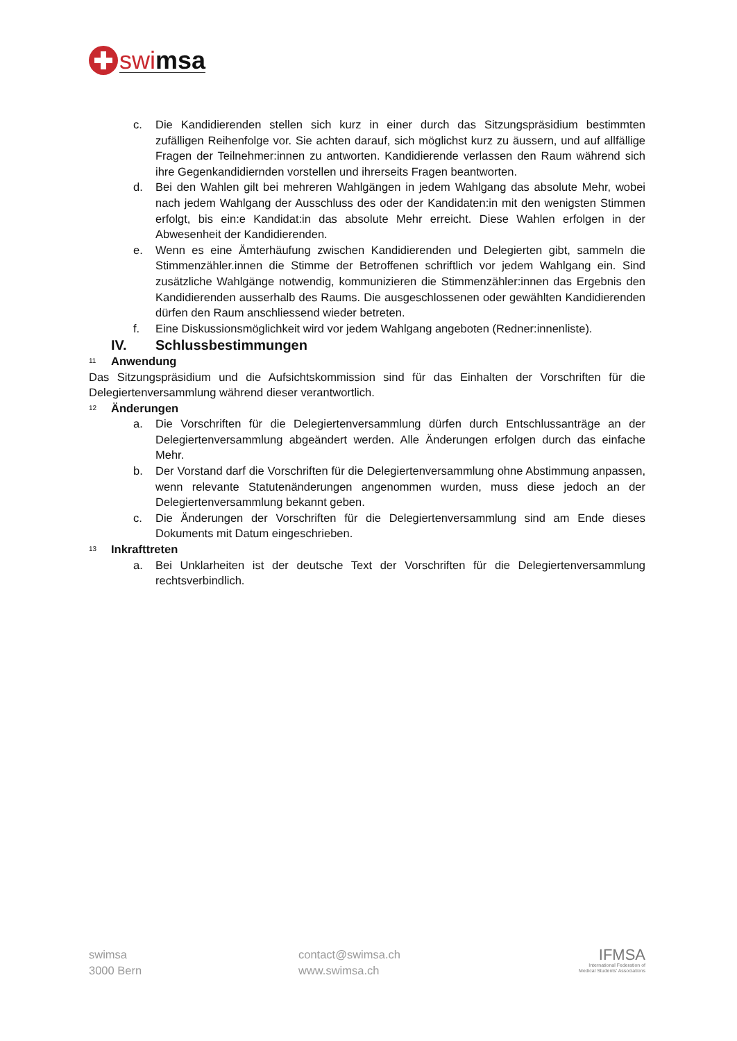swimsa
c. Die Kandidierenden stellen sich kurz in einer durch das Sitzungspräsidium bestimmten zufälligen Reihenfolge vor. Sie achten darauf, sich möglichst kurz zu äussern, und auf allfällige Fragen der Teilnehmer:innen zu antworten. Kandidierende verlassen den Raum während sich ihre Gegenkandidiernden vorstellen und ihrerseits Fragen beantworten.
d. Bei den Wahlen gilt bei mehreren Wahlgängen in jedem Wahlgang das absolute Mehr, wobei nach jedem Wahlgang der Ausschluss des oder der Kandidaten:in mit den wenigsten Stimmen erfolgt, bis ein:e Kandidat:in das absolute Mehr erreicht. Diese Wahlen erfolgen in der Abwesenheit der Kandidierenden.
e. Wenn es eine Ämterhäufung zwischen Kandidierenden und Delegierten gibt, sammeln die Stimmenzähler.innen die Stimme der Betroffenen schriftlich vor jedem Wahlgang ein. Sind zusätzliche Wahlgänge notwendig, kommunizieren die Stimmenzähler:innen das Ergebnis den Kandidierenden ausserhalb des Raums. Die ausgeschlossenen oder gewählten Kandidierenden dürfen den Raum anschliessend wieder betreten.
f. Eine Diskussionsmöglichkeit wird vor jedem Wahlgang angeboten (Redner:innenliste).
IV. Schlussbestimmungen
<sup>11</sup> Anwendung
Das Sitzungspräsidium und die Aufsichtskommission sind für das Einhalten der Vorschriften für die Delegiertenversammlung während dieser verantwortlich.
<sup>12</sup> Änderungen
a. Die Vorschriften für die Delegiertenversammlung dürfen durch Entschlussanträge an der Delegiertenversammlung abgeändert werden. Alle Änderungen erfolgen durch das einfache Mehr.
b. Der Vorstand darf die Vorschriften für die Delegiertenversammlung ohne Abstimmung anpassen, wenn relevante Statutenänderungen angenommen wurden, muss diese jedoch an der Delegiertenversammlung bekannt geben.
c. Die Änderungen der Vorschriften für die Delegiertenversammlung sind am Ende dieses Dokuments mit Datum eingeschrieben.
<sup>13</sup> Inkrafttreten
a. Bei Unklarheiten ist der deutsche Text der Vorschriften für die Delegiertenversammlung rechtsverbindlich.
swimsa
3000 Bern
contact@swimsa.ch
www.swimsa.ch
IFMSA
International Federation of
Medical Students' Associations